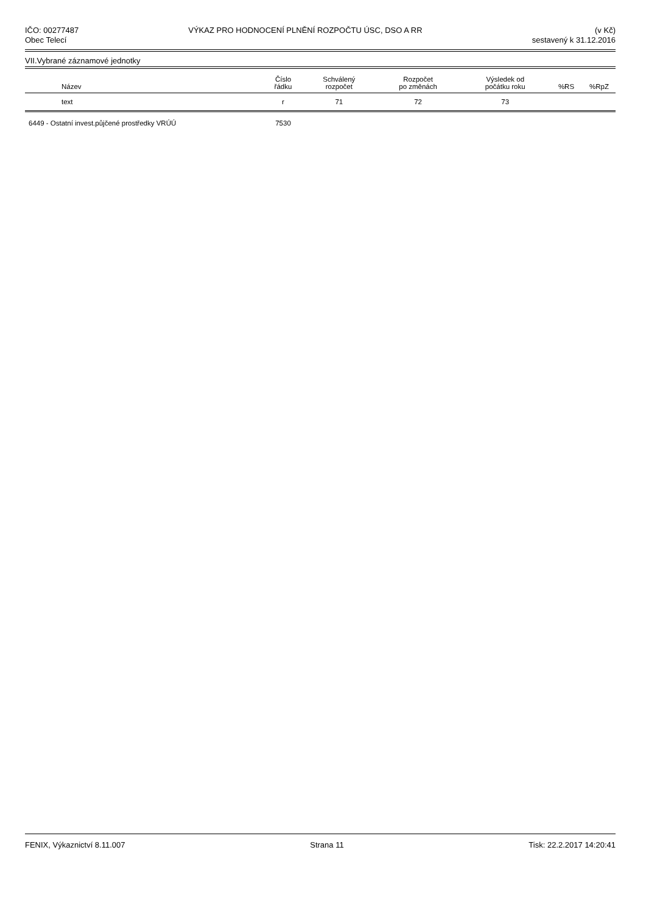IČO: 00277487
Obec Telecí
VÝKAZ PRO HODNOCENÍ PLNĚNÍ ROZPOČTU ÚSC, DSO A RR
(v Kč)
sestavený k 31.12.2016
VII.Vybrané záznamové jednotky
| Název | Číslo řádku | Schválený rozpočet | Rozpočet po změnách | Výsledek od počátku roku | %RS | %RpZ |
| --- | --- | --- | --- | --- | --- | --- |
| text | r | 71 | 72 | 73 | | |
| 6449 - Ostatní invest.půjčené prostředky VRÚÚ | 7530 | | | | | |
FENIX, Výkaznictví 8.11.007 Strana 11 Tisk: 22.2.2017 14:20:41